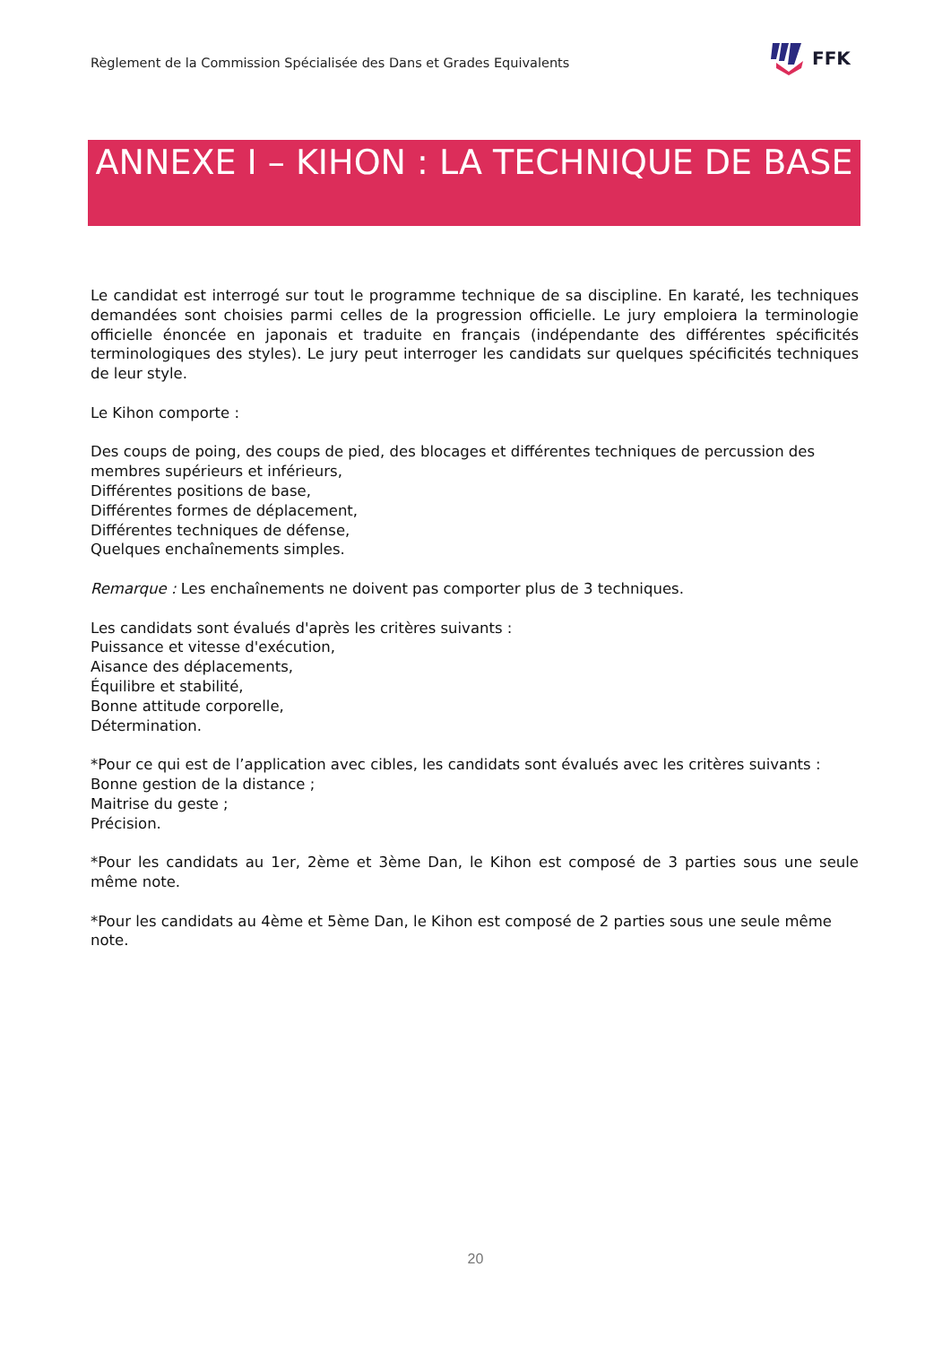Règlement de la Commission Spécialisée des Dans et Grades Equivalents
FFK
ANNEXE I – KIHON : LA TECHNIQUE DE BASE
Le candidat est interrogé sur tout le programme technique de sa discipline. En karaté, les techniques demandées sont choisies parmi celles de la progression officielle. Le jury emploiera la terminologie officielle énoncée en japonais et traduite en français (indépendante des différentes spécificités terminologiques des styles). Le jury peut interroger les candidats sur quelques spécificités techniques de leur style.
Le Kihon comporte :
Des coups de poing, des coups de pied, des blocages et différentes techniques de percussion des membres supérieurs et inférieurs,
Différentes positions de base,
Différentes formes de déplacement,
Différentes techniques de défense,
Quelques enchaînements simples.
Remarque : Les enchaînements ne doivent pas comporter plus de 3 techniques.
Les candidats sont évalués d'après les critères suivants :
Puissance et vitesse d'exécution,
Aisance des déplacements,
Équilibre et stabilité,
Bonne attitude corporelle,
Détermination.
*Pour ce qui est de l’application avec cibles, les candidats sont évalués avec les critères suivants :
Bonne gestion de la distance ;
Maitrise du geste ;
Précision.
*Pour les candidats au 1er, 2ème et 3ème Dan, le Kihon est composé de 3 parties sous une seule même note.
*Pour les candidats au 4ème et 5ème Dan, le Kihon est composé de 2 parties sous une seule même note.
20